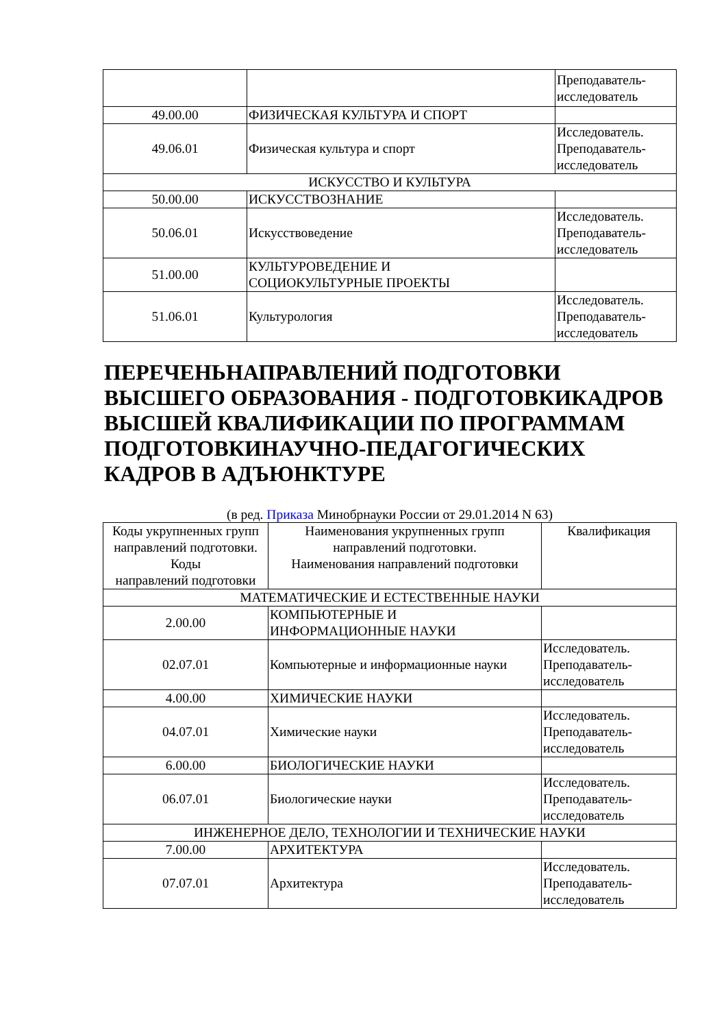| | | Преподаватель- исследователь |
| 49.00.00 | ФИЗИЧЕСКАЯ КУЛЬТУРА И СПОРТ | |
| 49.06.01 | Физическая культура и спорт | Исследователь. Преподаватель- исследователь |
| ИСКУССТВО И КУЛЬТУРА | | |
| 50.00.00 | ИСКУССТВОЗНАНИЕ | |
| 50.06.01 | Искусствоведение | Исследователь. Преподаватель- исследователь |
| 51.00.00 | КУЛЬТУРОВЕДЕНИЕ И СОЦИОКУЛЬТУРНЫЕ ПРОЕКТЫ | |
| 51.06.01 | Культурология | Исследователь. Преподаватель- исследователь |
ПЕРЕЧЕНЬНАПРАВЛЕНИЙ ПОДГОТОВКИ ВЫСШЕГО ОБРАЗОВАНИЯ - ПОДГОТОВКИКАДРОВ ВЫСШЕЙ КВАЛИФИКАЦИИ ПО ПРОГРАММАМ ПОДГОТОВКИНАУЧНО-ПЕДАГОГИЧЕСКИХ КАДРОВ В АДЪЮНКТУРЕ
(в ред. Приказа Минобрнауки России от 29.01.2014 N 63)
| Коды укрупненных групп направлений подготовки. Коды направлений подготовки | Наименования укрупненных групп направлений подготовки. Наименования направлений подготовки | Квалификация |
| --- | --- | --- |
| МАТЕМАТИЧЕСКИЕ И ЕСТЕСТВЕННЫЕ НАУКИ | | |
| 2.00.00 | КОМПЬЮТЕРНЫЕ И ИНФОРМАЦИОННЫЕ НАУКИ | |
| 02.07.01 | Компьютерные и информационные науки | Исследователь. Преподаватель- исследователь |
| 4.00.00 | ХИМИЧЕСКИЕ НАУКИ | |
| 04.07.01 | Химические науки | Исследователь. Преподаватель- исследователь |
| 6.00.00 | БИОЛОГИЧЕСКИЕ НАУКИ | |
| 06.07.01 | Биологические науки | Исследователь. Преподаватель- исследователь |
| ИНЖЕНЕРНОЕ ДЕЛО, ТЕХНОЛОГИИ И ТЕХНИЧЕСКИЕ НАУКИ | | |
| 7.00.00 | АРХИТЕКТУРА | |
| 07.07.01 | Архитектура | Исследователь. Преподаватель- исследователь |